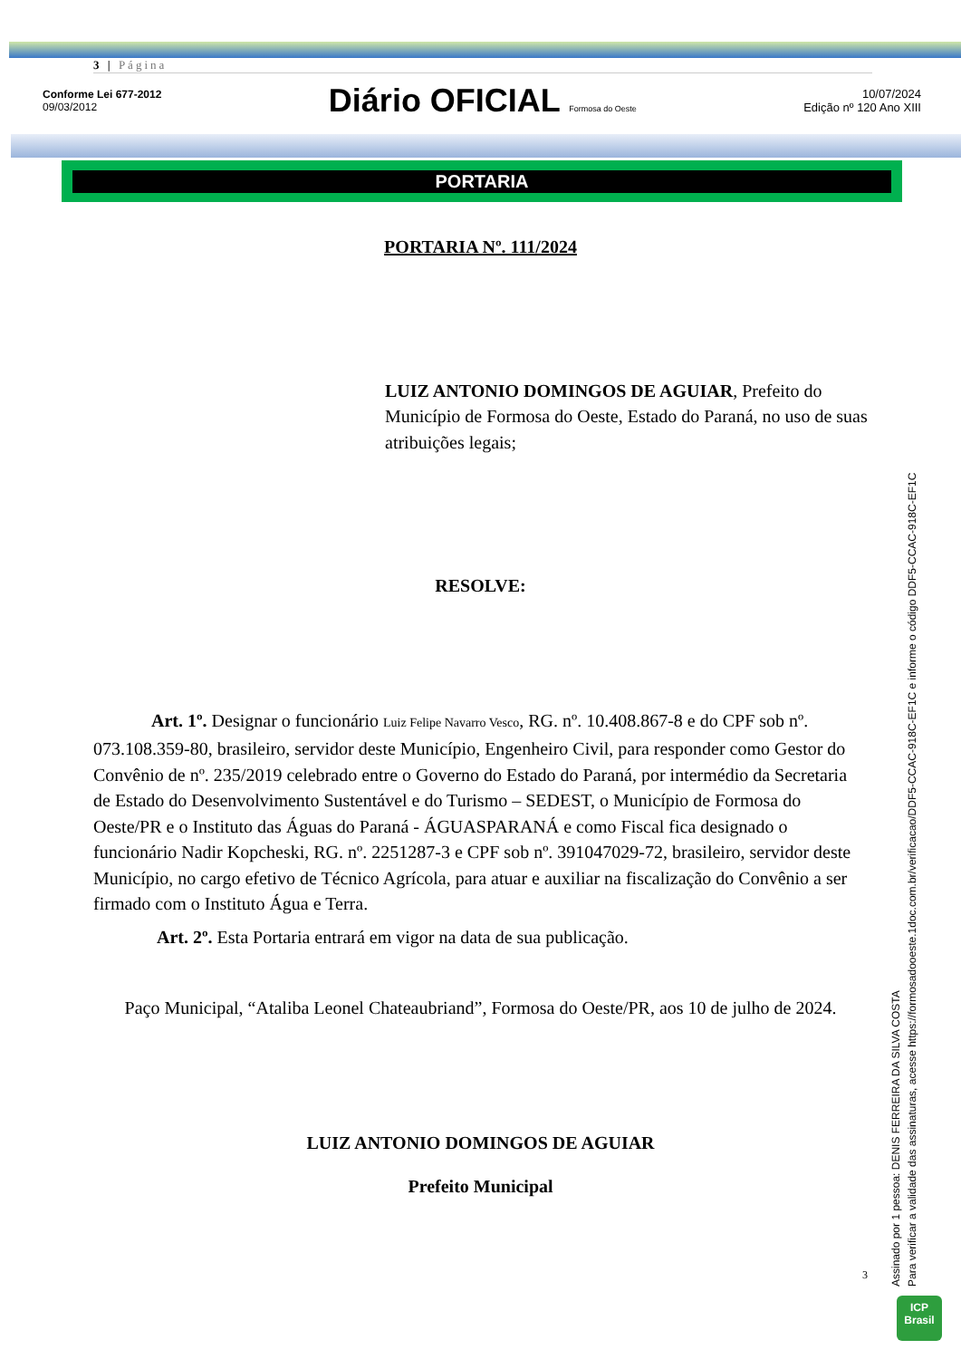3 | Página
Conforme Lei 677-2012
09/03/2012
Diário OFICIAL Formosa do Oeste
10/07/2024
Edição nº 120 Ano XIII
PORTARIA
PORTARIA Nº. 111/2024
LUIZ ANTONIO DOMINGOS DE AGUIAR, Prefeito do Município de Formosa do Oeste, Estado do Paraná, no uso de suas atribuições legais;
RESOLVE:
Art. 1º. Designar o funcionário Luiz Felipe Navarro Vesco, RG. nº. 10.408.867-8 e do CPF sob nº. 073.108.359-80, brasileiro, servidor deste Município, Engenheiro Civil, para responder como Gestor do Convênio de nº. 235/2019 celebrado entre o Governo do Estado do Paraná, por intermédio da Secretaria de Estado do Desenvolvimento Sustentável e do Turismo – SEDEST, o Município de Formosa do Oeste/PR e o Instituto das Águas do Paraná - ÁGUASPARANÁ e como Fiscal fica designado o funcionário Nadir Kopcheski, RG. nº. 2251287-3 e CPF sob nº. 391047029-72, brasileiro, servidor deste Município, no cargo efetivo de Técnico Agrícola, para atuar e auxiliar na fiscalização do Convênio a ser firmado com o Instituto Água e Terra.
Art. 2º. Esta Portaria entrará em vigor na data de sua publicação.
Paço Municipal, “Ataliba Leonel Chateaubriand”, Formosa do Oeste/PR, aos 10 de julho de 2024.
LUIZ ANTONIO DOMINGOS DE AGUIAR
Prefeito Municipal
3
Assinado por 1 pessoa: DENIS FERREIRA DA SILVA COSTA
Para verificar a validade das assinaturas, acesse https://formosadooeste.1doc.com.br/verificacao/DDF5-CCAC-918C-EF1C e informe o código DDF5-CCAC-918C-EF1C
ICP
Brasil